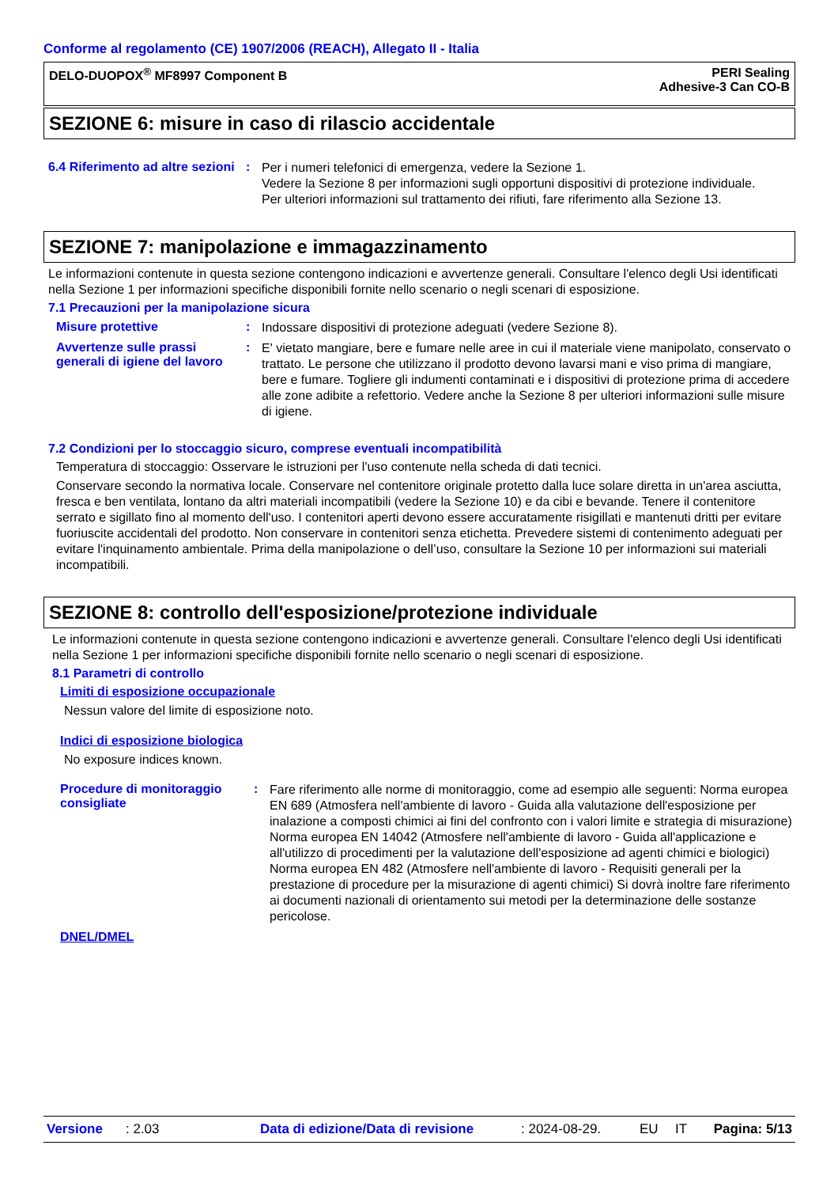Conforme al regolamento (CE) 1907/2006 (REACH), Allegato II - Italia
DELO-DUOPOX<sup>®</sup> MF8997 Component B
PERI Sealing
Adhesive-3 Can CO-B
SEZIONE 6: misure in caso di rilascio accidentale
6.4 Riferimento ad altre sezioni
:
Per i numeri telefonici di emergenza, vedere la Sezione 1.
Vedere la Sezione 8 per informazioni sugli opportuni dispositivi di protezione individuale.
Per ulteriori informazioni sul trattamento dei rifiuti, fare riferimento alla Sezione 13.
SEZIONE 7: manipolazione e immagazzinamento
Le informazioni contenute in questa sezione contengono indicazioni e avvertenze generali. Consultare l'elenco degli Usi identificati nella Sezione 1 per informazioni specifiche disponibili fornite nello scenario o negli scenari di esposizione.
7.1 Precauzioni per la manipolazione sicura
Misure protettive :
Indossare dispositivi di protezione adeguati (vedere Sezione 8).
Avvertenze sulle prassi generali di igiene del lavoro
:
E' vietato mangiare, bere e fumare nelle aree in cui il materiale viene manipolato, conservato o trattato. Le persone che utilizzano il prodotto devono lavarsi mani e viso prima di mangiare, bere e fumare. Togliere gli indumenti contaminati e i dispositivi di protezione prima di accedere alle zone adibite a refettorio. Vedere anche la Sezione 8 per ulteriori informazioni sulle misure di igiene.
7.2 Condizioni per lo stoccaggio sicuro, comprese eventuali incompatibilità
Temperatura di stoccaggio: Osservare le istruzioni per l'uso contenute nella scheda di dati tecnici.
Conservare secondo la normativa locale. Conservare nel contenitore originale protetto dalla luce solare diretta in un'area asciutta, fresca e ben ventilata, lontano da altri materiali incompatibili (vedere la Sezione 10) e da cibi e bevande. Tenere il contenitore serrato e sigillato fino al momento dell'uso. I contenitori aperti devono essere accuratamente risigillati e mantenuti dritti per evitare fuoriuscite accidentali del prodotto. Non conservare in contenitori senza etichetta. Prevedere sistemi di contenimento adeguati per evitare l'inquinamento ambientale. Prima della manipolazione o dell’uso, consultare la Sezione 10 per informazioni sui materiali incompatibili.
SEZIONE 8: controllo dell'esposizione/protezione individuale
Le informazioni contenute in questa sezione contengono indicazioni e avvertenze generali. Consultare l'elenco degli Usi identificati nella Sezione 1 per informazioni specifiche disponibili fornite nello scenario o negli scenari di esposizione.
8.1 Parametri di controllo
Limiti di esposizione occupazionale
Nessun valore del limite di esposizione noto.
Indici di esposizione biologica
No exposure indices known.
Procedure di monitoraggio consigliate
:
Fare riferimento alle norme di monitoraggio, come ad esempio alle seguenti: Norma europea EN 689 (Atmosfera nell'ambiente di lavoro - Guida alla valutazione dell'esposizione per inalazione a composti chimici ai fini del confronto con i valori limite e strategia di misurazione) Norma europea EN 14042 (Atmosfere nell'ambiente di lavoro - Guida all'applicazione e all'utilizzo di procedimenti per la valutazione dell'esposizione ad agenti chimici e biologici) Norma europea EN 482 (Atmosfere nell'ambiente di lavoro - Requisiti generali per la prestazione di procedure per la misurazione di agenti chimici) Si dovrà inoltre fare riferimento ai documenti nazionali di orientamento sui metodi per la determinazione delle sostanze pericolose.
DNEL/DMEL
Versione: 2.03 Data di edizione/Data di revisione: 2024-08-29. EU IT Pagina: 5/13